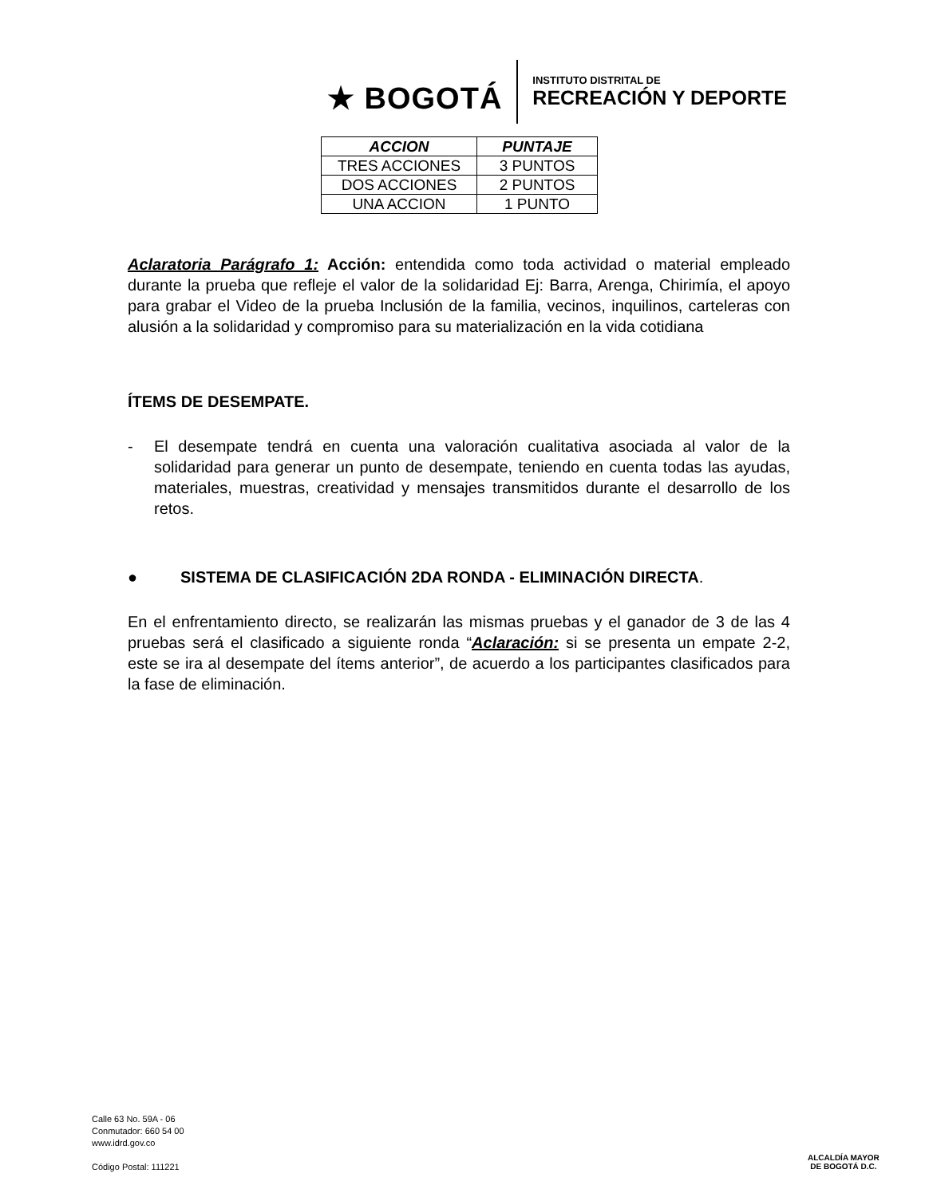★ BOGOTÁ
INSTITUTO DISTRITAL DE
RECREACIÓN Y DEPORTE
| ACCION | PUNTAJE |
| --- | --- |
| TRES ACCIONES | 3 PUNTOS |
| DOS ACCIONES | 2 PUNTOS |
| UNA ACCION | 1 PUNTO |
Aclaratoria Parágrafo 1: Acción: entendida como toda actividad o material empleado durante la prueba que refleje el valor de la solidaridad Ej: Barra, Arenga, Chirimía, el apoyo para grabar el Video de la prueba Inclusión de la familia, vecinos, inquilinos, carteleras con alusión a la solidaridad y compromiso para su materialización en la vida cotidiana
ÍTEMS DE DESEMPATE.
- El desempate tendrá en cuenta una valoración cualitativa asociada al valor de la solidaridad para generar un punto de desempate, teniendo en cuenta todas las ayudas, materiales, muestras, creatividad y mensajes transmitidos durante el desarrollo de los retos.
● SISTEMA DE CLASIFICACIÓN 2DA RONDA - ELIMINACIÓN DIRECTA.
En el enfrentamiento directo, se realizarán las mismas pruebas y el ganador de 3 de las 4 pruebas será el clasificado a siguiente ronda “Aclaración: si se presenta un empate 2-2, este se ira al desempate del ítems anterior”, de acuerdo a los participantes clasificados para la fase de eliminación.
Calle 63 No. 59A - 06
Conmutador: 660 54 00
www.idrd.gov.co
Código Postal: 111221
ALCALDÍA MAYOR
DE BOGOTÁ D.C.